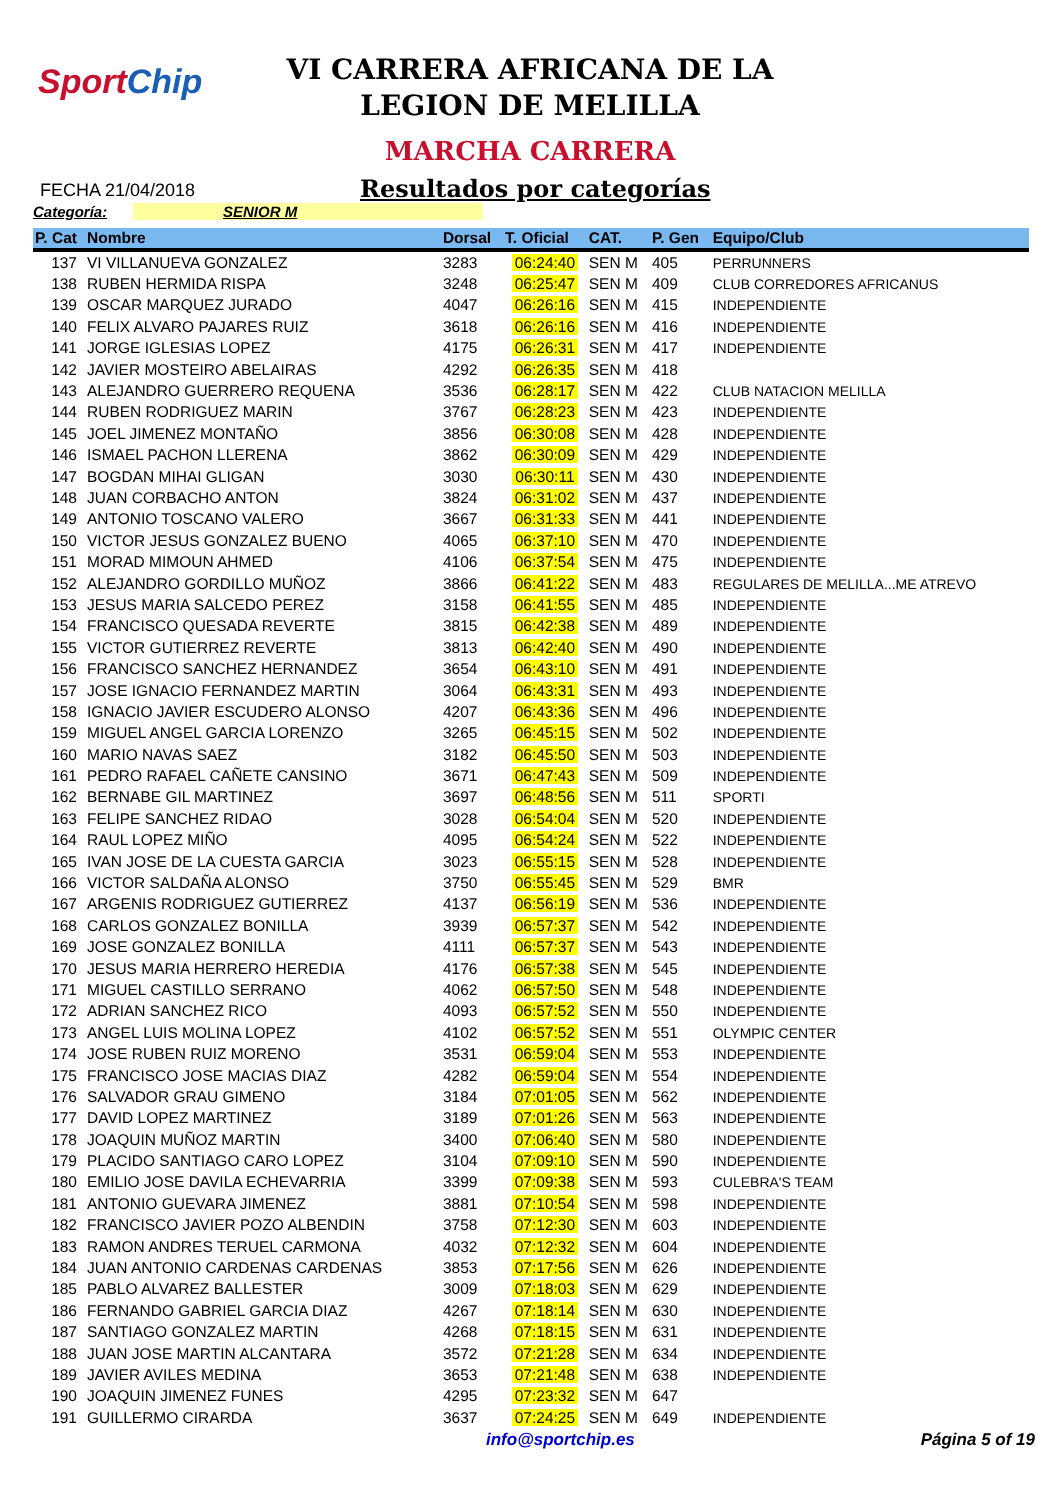SportChip
VI CARRERA AFRICANA DE LA
LEGION DE MELILLA
MARCHA CARRERA
FECHA 21/04/2018
Resultados por categorías
Categoría: SENIOR M
| P. Cat | Nombre | Dorsal | T. Oficial | CAT. | P. Gen | Equipo/Club |
| --- | --- | --- | --- | --- | --- | --- |
| 137 | VI VILLANUEVA GONZALEZ | 3283 | 06:24:40 | SEN M | 405 | PERRUNNERS |
| 138 | RUBEN HERMIDA RISPA | 3248 | 06:25:47 | SEN M | 409 | CLUB CORREDORES AFRICANUS |
| 139 | OSCAR MARQUEZ JURADO | 4047 | 06:26:16 | SEN M | 415 | INDEPENDIENTE |
| 140 | FELIX ALVARO PAJARES RUIZ | 3618 | 06:26:16 | SEN M | 416 | INDEPENDIENTE |
| 141 | JORGE IGLESIAS LOPEZ | 4175 | 06:26:31 | SEN M | 417 | INDEPENDIENTE |
| 142 | JAVIER MOSTEIRO ABELAIRAS | 4292 | 06:26:35 | SEN M | 418 | |
| 143 | ALEJANDRO GUERRERO REQUENA | 3536 | 06:28:17 | SEN M | 422 | CLUB NATACION MELILLA |
| 144 | RUBEN RODRIGUEZ MARIN | 3767 | 06:28:23 | SEN M | 423 | INDEPENDIENTE |
| 145 | JOEL JIMENEZ MONTAÑO | 3856 | 06:30:08 | SEN M | 428 | INDEPENDIENTE |
| 146 | ISMAEL PACHON LLERENA | 3862 | 06:30:09 | SEN M | 429 | INDEPENDIENTE |
| 147 | BOGDAN MIHAI GLIGAN | 3030 | 06:30:11 | SEN M | 430 | INDEPENDIENTE |
| 148 | JUAN CORBACHO ANTON | 3824 | 06:31:02 | SEN M | 437 | INDEPENDIENTE |
| 149 | ANTONIO TOSCANO VALERO | 3667 | 06:31:33 | SEN M | 441 | INDEPENDIENTE |
| 150 | VICTOR JESUS GONZALEZ BUENO | 4065 | 06:37:10 | SEN M | 470 | INDEPENDIENTE |
| 151 | MORAD MIMOUN AHMED | 4106 | 06:37:54 | SEN M | 475 | INDEPENDIENTE |
| 152 | ALEJANDRO GORDILLO MUÑOZ | 3866 | 06:41:22 | SEN M | 483 | REGULARES DE MELILLA...ME ATREVO |
| 153 | JESUS MARIA SALCEDO PEREZ | 3158 | 06:41:55 | SEN M | 485 | INDEPENDIENTE |
| 154 | FRANCISCO QUESADA REVERTE | 3815 | 06:42:38 | SEN M | 489 | INDEPENDIENTE |
| 155 | VICTOR GUTIERREZ REVERTE | 3813 | 06:42:40 | SEN M | 490 | INDEPENDIENTE |
| 156 | FRANCISCO SANCHEZ HERNANDEZ | 3654 | 06:43:10 | SEN M | 491 | INDEPENDIENTE |
| 157 | JOSE IGNACIO FERNANDEZ MARTIN | 3064 | 06:43:31 | SEN M | 493 | INDEPENDIENTE |
| 158 | IGNACIO JAVIER ESCUDERO ALONSO | 4207 | 06:43:36 | SEN M | 496 | INDEPENDIENTE |
| 159 | MIGUEL ANGEL GARCIA LORENZO | 3265 | 06:45:15 | SEN M | 502 | INDEPENDIENTE |
| 160 | MARIO NAVAS SAEZ | 3182 | 06:45:50 | SEN M | 503 | INDEPENDIENTE |
| 161 | PEDRO RAFAEL CAÑETE CANSINO | 3671 | 06:47:43 | SEN M | 509 | INDEPENDIENTE |
| 162 | BERNABE GIL MARTINEZ | 3697 | 06:48:56 | SEN M | 511 | SPORTI |
| 163 | FELIPE SANCHEZ RIDAO | 3028 | 06:54:04 | SEN M | 520 | INDEPENDIENTE |
| 164 | RAUL LOPEZ MIÑO | 4095 | 06:54:24 | SEN M | 522 | INDEPENDIENTE |
| 165 | IVAN JOSE DE LA CUESTA GARCIA | 3023 | 06:55:15 | SEN M | 528 | INDEPENDIENTE |
| 166 | VICTOR SALDAÑA ALONSO | 3750 | 06:55:45 | SEN M | 529 | BMR |
| 167 | ARGENIS RODRIGUEZ GUTIERREZ | 4137 | 06:56:19 | SEN M | 536 | INDEPENDIENTE |
| 168 | CARLOS GONZALEZ BONILLA | 3939 | 06:57:37 | SEN M | 542 | INDEPENDIENTE |
| 169 | JOSE GONZALEZ BONILLA | 4111 | 06:57:37 | SEN M | 543 | INDEPENDIENTE |
| 170 | JESUS MARIA HERRERO HEREDIA | 4176 | 06:57:38 | SEN M | 545 | INDEPENDIENTE |
| 171 | MIGUEL CASTILLO SERRANO | 4062 | 06:57:50 | SEN M | 548 | INDEPENDIENTE |
| 172 | ADRIAN SANCHEZ RICO | 4093 | 06:57:52 | SEN M | 550 | INDEPENDIENTE |
| 173 | ANGEL LUIS MOLINA LOPEZ | 4102 | 06:57:52 | SEN M | 551 | OLYMPIC CENTER |
| 174 | JOSE RUBEN RUIZ MORENO | 3531 | 06:59:04 | SEN M | 553 | INDEPENDIENTE |
| 175 | FRANCISCO JOSE MACIAS DIAZ | 4282 | 06:59:04 | SEN M | 554 | INDEPENDIENTE |
| 176 | SALVADOR GRAU GIMENO | 3184 | 07:01:05 | SEN M | 562 | INDEPENDIENTE |
| 177 | DAVID LOPEZ MARTINEZ | 3189 | 07:01:26 | SEN M | 563 | INDEPENDIENTE |
| 178 | JOAQUIN MUÑOZ MARTIN | 3400 | 07:06:40 | SEN M | 580 | INDEPENDIENTE |
| 179 | PLACIDO SANTIAGO CARO LOPEZ | 3104 | 07:09:10 | SEN M | 590 | INDEPENDIENTE |
| 180 | EMILIO JOSE DAVILA ECHEVARRIA | 3399 | 07:09:38 | SEN M | 593 | CULEBRA'S TEAM |
| 181 | ANTONIO GUEVARA JIMENEZ | 3881 | 07:10:54 | SEN M | 598 | INDEPENDIENTE |
| 182 | FRANCISCO JAVIER POZO ALBENDIN | 3758 | 07:12:30 | SEN M | 603 | INDEPENDIENTE |
| 183 | RAMON ANDRES TERUEL CARMONA | 4032 | 07:12:32 | SEN M | 604 | INDEPENDIENTE |
| 184 | JUAN ANTONIO CARDENAS CARDENAS | 3853 | 07:17:56 | SEN M | 626 | INDEPENDIENTE |
| 185 | PABLO ALVAREZ BALLESTER | 3009 | 07:18:03 | SEN M | 629 | INDEPENDIENTE |
| 186 | FERNANDO GABRIEL GARCIA DIAZ | 4267 | 07:18:14 | SEN M | 630 | INDEPENDIENTE |
| 187 | SANTIAGO GONZALEZ MARTIN | 4268 | 07:18:15 | SEN M | 631 | INDEPENDIENTE |
| 188 | JUAN JOSE MARTIN ALCANTARA | 3572 | 07:21:28 | SEN M | 634 | INDEPENDIENTE |
| 189 | JAVIER AVILES MEDINA | 3653 | 07:21:48 | SEN M | 638 | INDEPENDIENTE |
| 190 | JOAQUIN JIMENEZ FUNES | 4295 | 07:23:32 | SEN M | 647 | |
| 191 | GUILLERMO CIRARDA | 3637 | 07:24:25 | SEN M | 649 | INDEPENDIENTE |
info@sportchip.es Página 5 of 19